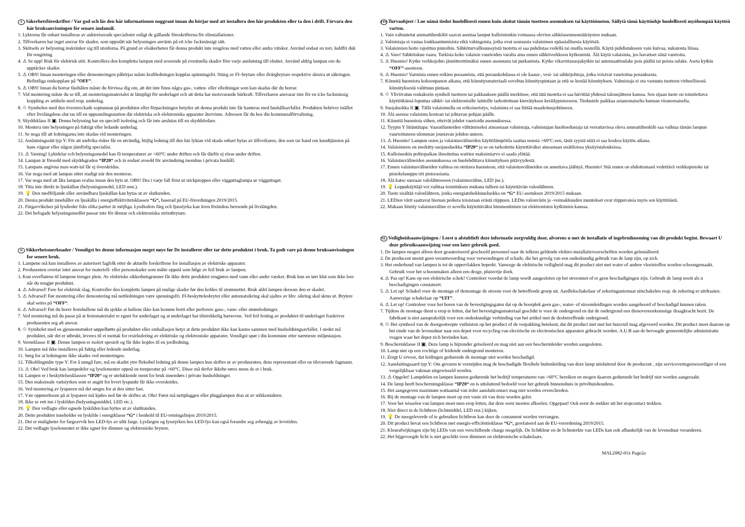S Säkerhetsföreskrifter / Var god och läs den här informationen noggrant innan du börjar med att installera den här produkten eller ta den i drift. Förvara den här bruksanvisningen för senare ändamål.
1. Lyktorna får enbart installeras av auktoriserade specialister enligt de gällande föreskrifterna för elinstallationer.
2. Tillverkaren har inget ansvar för skador, som uppstått när belysningen använts på ett icke fackmässigt sätt.
3. Skötseln av belysning inskränker sig till utsidorna. På grund av elsäkerheten får denna produkt inte rengöras med vatten eller andra vätskor. Använd endast en torr, luddfri duk för rengöring.
4. ⚠ Se upp! Risk för elektrisk stöt. Kontrollera den kompletta lampan med avseende på eventuella skador före varje anslutning till elnätet. Använd aldrig lampan om du upptäcker skador.
5. ⚠ OBS! Innan monteringen eller demonteringen påbörjas måste kraftledningen kopplas spänningsfri. Stäng av FI–brytare eller dvärgbrytare respektive skruva ut säkringen. Befintliga omkopplare på ”OFF”.
6. ⚠ OBS! Innan du borrar fästhålen måste du förvissa dig om, att det inte finns några gas-, vatten- eller elledningar som kan skadas där du borrar.
7. Vid montering måste du se till, att monteringsmaterialet är lämpligt för underlaget och att detta har motsvarande bärkraft. Tillverkaren ansvarar inte för en icke fackmässig koppling av artikeln med resp. underlag.
8. ♲ Symbolen med den överstreckade soptunnan på produkten eller förpackningen betyder att denna produkt inte får hanteras med hushållsavfallet. Produkten behöver istället efter livslängdens slut tas till en uppsamlingsstation där elektriska och elektroniska apparater återvinns. Adressen får du hos din kommunalförvaltning.
9. Skyddsklass II ▣. Denna belysning har en speciell isolering och får inte anslutas till en skyddsledare.
10. Montera inte belysningen på fuktigt eller ledande underlag.
11. Se noga till att ledningarna inte skadas vid monteringen.
12. Anslutningssätt typ Y: För att undvika risker får en utvändig, böjlig ledning till den här lyktan vid skada enbart bytas av tillverkaren, den som tar hand om kundtjänsten på hans vägnar eller någon jämförlig specialist.
13. ⚠ Varning! Lyktdelar och belysningsmedel kan få temperaturer av >60°C under driften och får därför ej röras under driften.
14. Lampan är försedd med skyddsgraden “IP20“ och är endast avsedd för användning inomhus i privata hushåll.
15. Lampans angivna max-watt-tal får ej överskridas.
16. Var noga med att lampan sitter stadigt när den monteras.
17. Var noga med att låta lampan svalna innan den byts ut. OBS! Dra i varje fall först ut stickproppen eller vägguttaglampa ur vägguttaget.
18. Titta inte direkt in ljuskällan (belysningsmedel, LED mm.).
19. 💡 Den medföljande eller användbara ljuskällan kan bytas ut av slutkunden.
20. Denna produkt innehåller en ljuskälla i energieffektivitetsklassen “G“, baserad på EU-förordningen 2019/2015.
21. Färgavvikelser på lysdioder från olika partier är möjliga. Lysdioders färg och ljusstyrka kan även förändras beroende på livslängden.
22. Det befogade belysningsmedlet passar inte för dimrar och elektroniska strömbrytare.
N Sikkerhetsmerknader / Vennligst les denne informasjon meget nøye før De installerer eller tar dette produktet i bruk. Ta godt vare på denne bruksanvisningen for senere bruk.
1. Lampene må kun installeres av autorisert fagfolk etter de aktuelle forskriftene for installasjon av elektriske apparater.
2. Produsenten overtar intet ansvar for materiell- eller personskader som måtte oppstå som følge av feil bruk av lampen.
3. Kun overflatene til lampene trenger pleie. Av elektriske sikkerhetsgrunner får ikke dette produktet rengjøres med vann eller andre væsker. Bruk kun en tørr klut som ikke loer når du rengjør produktet.
4. ⚠ Advarsel! Fare for elektrisk slag. Kontroller den komplette lampen på mulige skader før den kobles til strømnettet. Bruk aldri lampen dersom den er skadet.
5. ⚠ Advarsel! Før montering eller demontering må nettledningen være spenningsfri. FI-beskyttelesbryter eller automatsikring skal sjaltes av hhv. sikring skal skrus ut. Brytere skal settes på “OFF“.
6. ⚠ Advarsel! Før du borer festehullene må du sjekke at hullene ikke kan komme borti eller perforere gass-, vann- eller strømledninger.
7. Ved montering må du passe på at festematerialet er egnet for underlaget og at underlaget har tilstrekkelig bæreevne. Ved feil festing av produktet til underlaget fraskriver produsenten seg alt ansvar.
8. ♲ Symbolet med en gjennomstrøket søppelbøtte på produktet eller emballasjen betyr at dette produktet ikke kan kastes sammen med husholdningsavfallet. I stedet må produktet, når det er utbrukt, leveres til et mottak for resirkulering av elektriske og elektroniske apparater. Vennligst spør i din kommune etter nærmeste miljøstasjon.
9. Verneklasse II ▣. Denne lampen er isolert spesielt og får ikke koples til en jordledning.
10. Lampen må ikke installeres på fuktig eller ledende underlag.
11. Sørg for at ledningene ikke skades ved monteringen.
12. Tilkoblingmåte type Y: For å unngå fare, må en skadet ytre fleksibel ledning på denne lampen kun skiftes ut av produsenten, dens representant eller en tilsvarende fagmann.
13. ⚠ Obs! Ved bruk kan lampedeler og lyselementer oppnå en temperatur på >60°C. Disse må derfor ikkebe røres mens de er i bruk.
14. Lampen er i beskyttelsesklassen “IP20“ og er utelukkende ment for bruk innendørs i private husholdninger.
15. Den maksimale vattstyrken som er angitt for hvert lyspunkt får ikke overskrides.
16. Ved montering av lyspæren må det sørges for at den sitter fast.
17. Vær oppmerksom på at lyspærer må kjøles ned før de skiftes ut. Obs! Først må nettpluggen eller plugglampen dras ut av stikkontakten.
18. Ikke se rett inn i lyskilden (belysningsmiddel, LED etc.).
19. 💡 Den vedlagte eller egnede lyskilden kan byttes ut av sluttkunden.
20. Dette produktet inneholder en lyskilde i energiklasse “G“ i henhold til EU-retningslinjen 2019/2015.
21. Det er muligheter for fargeavvik hos LED-lys av ulik farge. Lysfargen og lysstyrken hos LED-lys kan også forandre seg avhengig av levetiden.
22. Det vedlagte lyselementet er ikke egnet for dimmer og elektroniske brytere.
FIN Turvaohjeet / Lue nämä tiedot huolellisesti ennen kuin aloitat tämän tuotteen asennuksen tai käyttöönoton. Säilytä tämä käyttöohje huolellisesti myöhempää käyttöä varten.
1. Vain valtuutetut ammattihenkilöt saavat asentaa lamput kulloistenkin voimassa olevien sähköasennusmääräysten mukaan.
2. Valmistaja ei vastaa loukkaantumisista eikä vahingoista, jotka ovat seurausta valaisimen epäasiallisesta käytöstä.
3. Valaisimien hoito rajoittuu pintoihin. Sähköturvallisuussyistä tuotetta ei saa puhdistaa vedellä tai muilla nesteillä. Käytä puhdistukseen vain kuivaa, nukatonta liinaa.
4. ⚠ Varo! Sähköiskun vaara. Tarkista koko valaisin vaurioiden varalta aina ennen sähköverkkoon kytkemistä. Älä käytä valaisinta, jos havaitset siinä vaurioita.
5. ⚠ Huomio! Kytke verkkojohto jännitteettömäksi ennen asennusta tai purkamista. Kytke vikavirtasuojakytkin tai automaattisulake pois päältä tai poista sulake. Aseta kytkin “OFF”-asentoon.
6. ⚠ Huomio! Varmista ennen reikien poraamista, että porauskohdassa ei ole kaasu-, vesi- tai sähköjohtoja, jotka voisivat vaurioitua porauksesta.
7. Kiinnitä huomiota kokoonpanon aikana, että kiinnitysmateriaali soveltuu kiinnityspintaan ja että se kestää kiinnityksen. Valmistaja ei ota vastuuta tuotteen virheellisestä kiinnityksestä valittuun pintaan.
8. ♲ Yliviivatun roskakorin symboli tuotteen tai pakkauksen päällä merkitsee, että tätä tuotetta ei saa hävittää yhdessä talousjätteen kanssa. Sen sijaan tuote on toimitettava käyttöikänsä loputtua sähkö- tai elektronisille laitteille tarkoitettuun kierrätyksen keräilypisteeseen. Tiedustele paikkaa asianomaiselta kunnan viranomaiselta.
9. Suojaluokka II ▣. Tällä valaisimella on erikoiseristys, valaisinta ei saa liittää maadoitusjohtimeen.
10. Älä asenna valaisinta kostean tai johtavan pohjan päälle.
11. Kiinnitä huomiota siihen, etteivät johdot vaurioidu asennuksessa.
12. Tyypin Y liitäntätapa: Vaaratilanteiden välttämiseksi ainoastaan valmistaja, valmistajan huoltoedustaja tai verrattavissa oleva ammattihenkilö saa vaihtaa tämän lampun vaurioituneen ulomman joustavan johdon uuteen.
13. ⚠ Huomio! Lampun osien ja valaistusvälineiden käyttölämpötila saattaa nousta >60°C:een, tästä syystä niitä ei saa koskea käytön aikana.
14. Valaisimeen on merkitty suojausluokka “IP20“ ja se on tarkoitettu käytettäväksi ainoastaan sisätiloissa yksityistalouksissa.
15. Kulloisenkin polttopaikan ilmoitettua wattien maksimiarvo ei saada ylittää.
16. Valaistusvälineiden asennuksessa on huolehdittava kiinnityksen pitävyydestä.
17. Ennen valaistusvälineiden vaihtoa on otettava huomioon, että valaistusvälineiden on annettava jäähtyä. Huomio! Sitä ennen on ehdottomasti vedettävä verkkopistoke tai pistokelamppu irti pistorasiasta.
18. Älä katso suoraan valolähteeseen (valaistusväline, LED jne.).
19. 💡 Loppukäyttäjä voi vaihtaa toimituksen mukana tulleen tai käytettävän valonlähteen.
20. Tuote sisältää valonlähteen, jonka energiatehokkuusluokka on “G“ EU-asetuksen 2019/2015 mukaan.
21. LEDien värit saattavat hieman poiketa toisistaan erästä riippuen. LEDin valonvärin ja -voimakkuuden muutokset ovat riippuvaisia myös sen käyttöiästä.
22. Mukaan liitetty valaistusväline ei sovellu käytettäväksi himmentimien tai elektronisten kytkimien kanssa.
NL Veiligheidsaanwijzingen / Leest u alstublieft deze informatie zorgvuldig door, alvorens u met de installatie of ingebruikneming van dit produkt begint. Bewaart U deze gebruiksaanwijzing voor een later gebruik goed.
1. De lampen mogen alleen door geautoriseerd geschoold personeel naar de telkens geldende elektro-installatievoorschriften worden geïnstalleerd.
2. De producent neemt geen verantwoording voor verwondingen of schade, die het gevolg van een ondeskundig gebruik van de lanp zijn, op zich.
3. Het onderhoud van lampen is tot de oppervlakken beperkt. Vanwege de elektrische veiligheid mag dit product niet met water of andere vloeistoffen worden schoongemaakt. Gebruik voor het schoonmaken alleen een droge, pluisvrije doek.
4. ⚠ Pas op! Kans op een elektrische schok! Controleer voordat de lamp wordt aangesloten op het stroomnet of er geen beschadigingen zijn. Gebruik de lamp nooit als u beschadigingen constateert.
5. ⚠ Let op! Schakel voor de montage of demontage de stroom voor de betreffende groep uit. Aardlekschakelaar of zekeringautomaat uitschakelen resp. de zekering er uitdraaien. Aanwezige schakelaar op “UIT”.
6. ⚠ Let op! Controleer voor het boren van de bevestigingsgaten dat op de boorplek geen gas-, water- of stroomleidingen worden aangeboord of beschadigd kunnen raken.
7. Tijdens de montage dient u erop te letten, dat het bevestigingsmateriaal geschikt is voor de ondergrond en dat de ondergrond een dienovereenkomstige draagkracht bezit. De fabrikant is niet aansprakelijk voor een ondeskundige verbinding van het artikel met de desbetreffende ondergrond.
8. ♲ Het symbool van de doorgestreepte vuilniston op het product of de verpakking betekent, dat dit product niet met het huisvuil mag afgevoerd worden. Dit product moet daarom op het einde van de levensduur naar een depot voor recycling van electrische en electronischen apparaten gebracht worden. A.U.B aan de bevoegde gemeentelijke administratie vragen waar het depot zich bevinden kan.
9. Beschermklasse II ▣. Deze lamp is bijzonder geïsoleerd en mag niet aan een beschermleider worden aangesloten.
10. Lamp niet op een vochtige of leidende ondergrond monteren.
11. Zorgt U ervoor, dat leidingen gedurende de montage niet worden beschadigd.
12. Aansluitingsaard typ Y: Om gevaren te vermijden mag de beschadigde flexibele buitenleiding van deze lamp uitsluitend door de producent , zijn servicevertegenwoordiger of een vergelijkbaar vakman uitgewisseld worden.
13. ⚠ Opgelet! Lampdelen en lampen kunnen gedurende het bedrijf temperaturen van >60°C bereiken en mogen daarom gedurende het bedrijf niet worden aangeraakt.
14. De lamp heeft beschermingsklasse “IP20“ en is uitsluitend bedoeld voor het gebruik binnenshuis in privéhuishoudens.
15. Het aangegeven maximum wattaantal van ieder aansluitcontact mag niet worden overschreden.
16. Bij de montage van de lampen moet op een vaste zit van deze worden gelet.
17. Voor het wisselen van lampen moet men erop letten, dat deze eerst moeten afkoelen. Opgepast! Ook eerst de stekker uit het stopcontact trekken.
18. Niet direct in de lichtbron (lichtmiddel, LED enz.) kijken.
19. 💡 De meegeleverde of te gebruiken lichtbron kan door de consument worden vervangen.
20. Dit product bevat een lichtbron met energie-efficiëntieklasse “G“, gerelateerd aan de EU-verordening 2019/2015.
21. Kleurafwijkingen zijn bij LEDs van een verschillende charge mogelijk. De lichtkleur en de lichtsterkte van LEDs kan ook afhankelijk van de levensduur veranderen.
22. Het bijgevoegde licht is niet geschikt voor dimmers en elektronische schakelaars.
MAL2082-01x Page2a